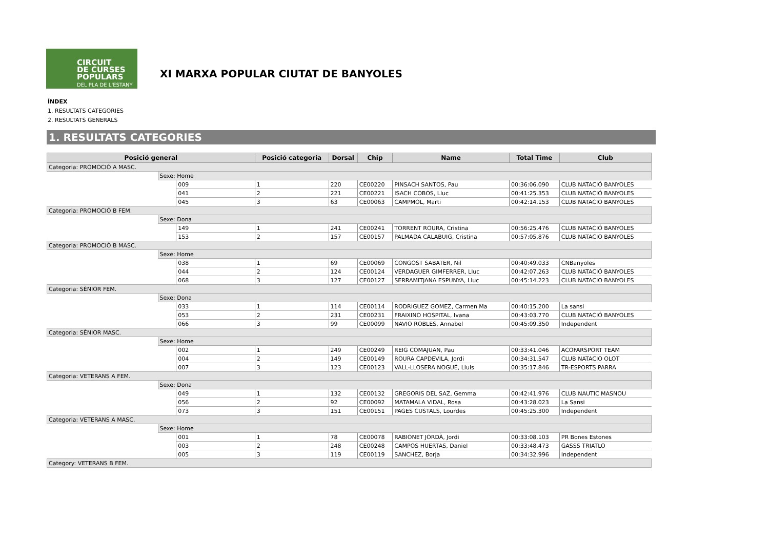CIRCUIT
DE CURSES
POPULARS
DEL PLA DE L'ESTANY
XI MARXA POPULAR CIUTAT DE BANYOLES
ÍNDEX
1. RESULTATS CATEGORIES
2. RESULTATS GENERALS
1. RESULTATS CATEGORIES
| Posició general | | | Posició categoria | Dorsal | Chip | Name | Total Time | Club |
| --- | --- | --- | --- | --- | --- | --- | --- | --- |
| Categoria: PROMOCIÓ A MASC. | | | | | | | | |
| | Sexe: Home | | | | | | | |
| | | 009 | 1 | 220 | CE00220 | PINSACH SANTOS, Pau | 00:36:06.090 | CLUB NATACIÓ BANYOLES |
| | | 041 | 2 | 221 | CE00221 | ISACH COBOS, Lluc | 00:41:25.353 | CLUB NATACIÓ BANYOLES |
| | | 045 | 3 | 63 | CE00063 | CAMPMOL, Marti | 00:42:14.153 | CLUB NATACIO BANYOLES |
| Categoria: PROMOCIÓ B FEM. | | | | | | | | |
| | Sexe: Dona | | | | | | | |
| | | 149 | 1 | 241 | CE00241 | TORRENT ROURA, Cristina | 00:56:25.476 | CLUB NATACIÓ BANYOLES |
| | | 153 | 2 | 157 | CE00157 | PALMADA CALABUIG, Cristina | 00:57:05.876 | CLUB NATACIO BANYOLES |
| Categoria: PROMOCIÓ B MASC. | | | | | | | | |
| | Sexe: Home | | | | | | | |
| | | 038 | 1 | 69 | CE00069 | CONGOST SABATER, Nil | 00:40:49.033 | CNBanyoles |
| | | 044 | 2 | 124 | CE00124 | VERDAGUER GIMFERRER, Lluc | 00:42:07.263 | CLUB NATACIÓ BANYOLES |
| | | 068 | 3 | 127 | CE00127 | SERRAMITJANA ESPUNYA, Lluc | 00:45:14.223 | CLUB NATACIO BANYOLES |
| Categoria: SÈNIOR FEM. | | | | | | | | |
| | Sexe: Dona | | | | | | | |
| | | 033 | 1 | 114 | CE00114 | RODRIGUEZ GOMEZ, Carmen Ma | 00:40:15.200 | La sansi |
| | | 053 | 2 | 231 | CE00231 | FRAIXINO HOSPITAL, Ivana | 00:43:03.770 | CLUB NATACIÓ BANYOLES |
| | | 066 | 3 | 99 | CE00099 | NAVIO ROBLES, Annabel | 00:45:09.350 | Independent |
| Categoria: SÈNIOR MASC. | | | | | | | | |
| | Sexe: Home | | | | | | | |
| | | 002 | 1 | 249 | CE00249 | REIG COMAJUAN, Pau | 00:33:41.046 | ACOFARSPORT TEAM |
| | | 004 | 2 | 149 | CE00149 | ROURA CAPDEVILA, Jordi | 00:34:31.547 | CLUB NATACIO OLOT |
| | | 007 | 3 | 123 | CE00123 | VALL-LLOSERA NOGUÉ, Lluis | 00:35:17.846 | TR-ESPORTS PARRA |
| Categoria: VETERANS A FEM. | | | | | | | | |
| | Sexe: Dona | | | | | | | |
| | | 049 | 1 | 132 | CE00132 | GREGORIS DEL SAZ, Gemma | 00:42:41.976 | CLUB NAUTIC MASNOU |
| | | 056 | 2 | 92 | CE00092 | MATAMALA VIDAL, Rosa | 00:43:28.023 | La Sansi |
| | | 073 | 3 | 151 | CE00151 | PAGES CUSTALS, Lourdes | 00:45:25.300 | Independent |
| Categoria: VETERANS A MASC. | | | | | | | | |
| | Sexe: Home | | | | | | | |
| | | 001 | 1 | 78 | CE00078 | RABIONET JORDÀ, Jordi | 00:33:08.103 | PR Bones Estones |
| | | 003 | 2 | 248 | CE00248 | CAMPOS HUERTAS, Daniel | 00:33:48.473 | GASSS TRIATLO |
| | | 005 | 3 | 119 | CE00119 | SANCHEZ, Borja | 00:34:32.996 | Independent |
| Category: VETERANS B FEM. | | | | | | | | |